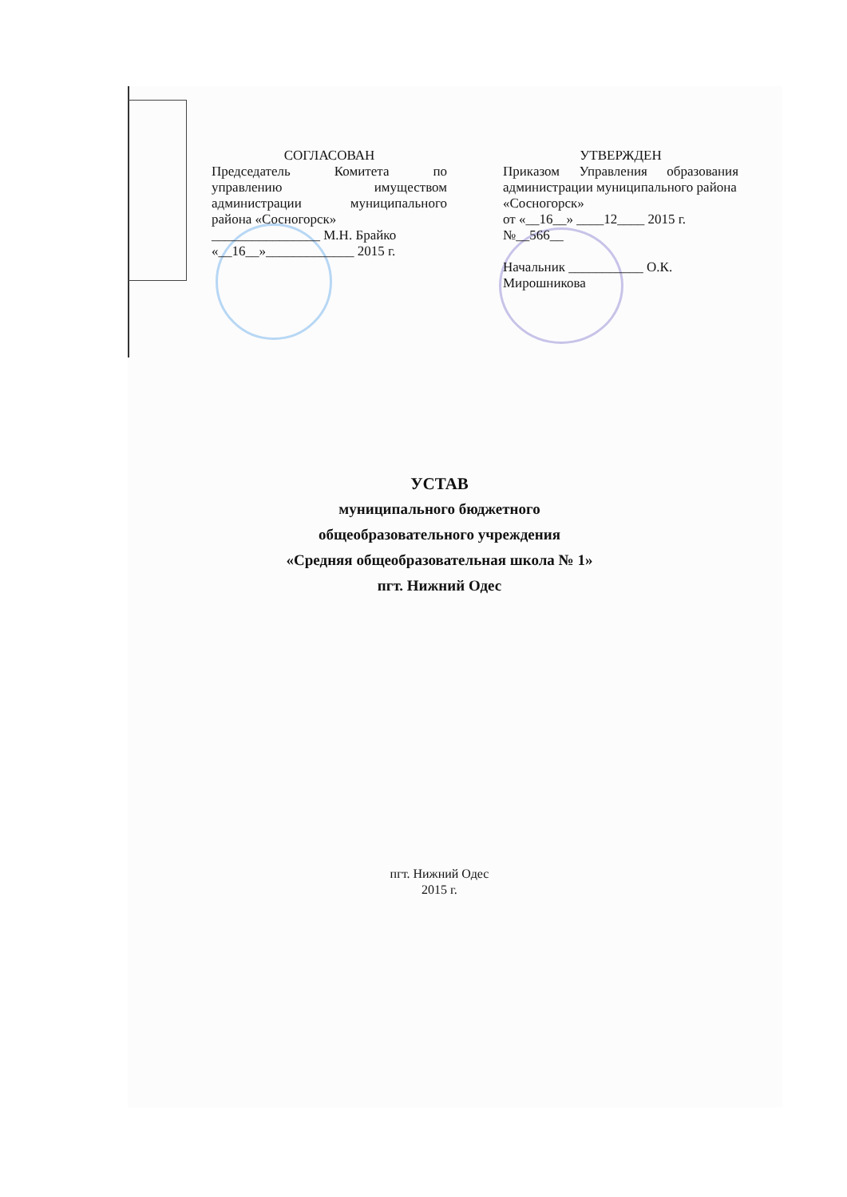СОГЛАСОВАН
Председатель Комитета по
управлению имуществом
администрации муниципального
района «Сосногорск»
________________ М.Н. Брайко
«__16__»_____________ 2015 г.
УТВЕРЖДЕН
Приказом Управления образования
администрации муниципального района
«Сосногорск»
от «__16__» ____12____ 2015 г. №__566__
Начальник ___________ О.К. Мирошникова
УСТАВ
муниципального бюджетного
общеобразовательного учреждения
«Средняя общеобразовательная школа № 1»
пгт. Нижний Одес
пгт. Нижний Одес
2015 г.